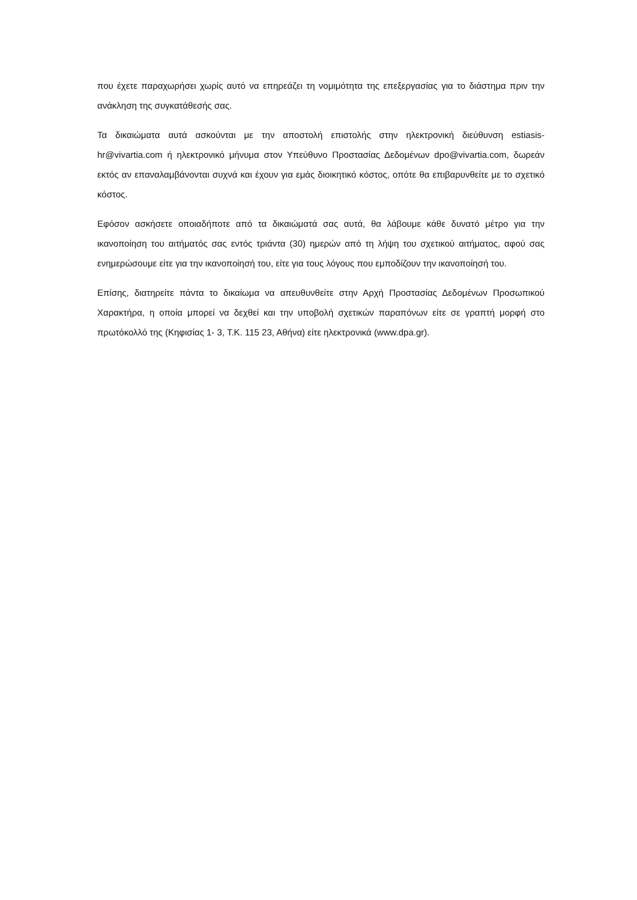που έχετε παραχωρήσει χωρίς αυτό να επηρεάζει τη νομιμότητα της επεξεργασίας για το διάστημα πριν την ανάκληση της συγκατάθεσής σας.
Τα δικαιώματα αυτά ασκούνται με την αποστολή επιστολής στην ηλεκτρονική διεύθυνση estiasis-hr@vivartia.com ή ηλεκτρονικό μήνυμα στον Υπεύθυνο Προστασίας Δεδομένων dpo@vivartia.com, δωρεάν εκτός αν επαναλαμβάνονται συχνά και έχουν για εμάς διοικητικό κόστος, οπότε θα επιβαρυνθείτε με το σχετικό κόστος.
Εφόσον ασκήσετε οποιαδήποτε από τα δικαιώματά σας αυτά, θα λάβουμε κάθε δυνατό μέτρο για την ικανοποίηση του αιτήματός σας εντός τριάντα (30) ημερών από τη λήψη του σχετικού αιτήματος, αφού σας ενημερώσουμε είτε για την ικανοποίησή του, είτε για τους λόγους που εμποδίζουν την ικανοποίησή του.
Επίσης, διατηρείτε πάντα το δικαίωμα να απευθυνθείτε στην Αρχή Προστασίας Δεδομένων Προσωπικού Χαρακτήρα, η οποία μπορεί να δεχθεί και την υποβολή σχετικών παραπόνων είτε σε γραπτή μορφή στο πρωτόκολλό της (Κηφισίας 1- 3, Τ.Κ. 115 23, Αθήνα) είτε ηλεκτρονικά (www.dpa.gr).